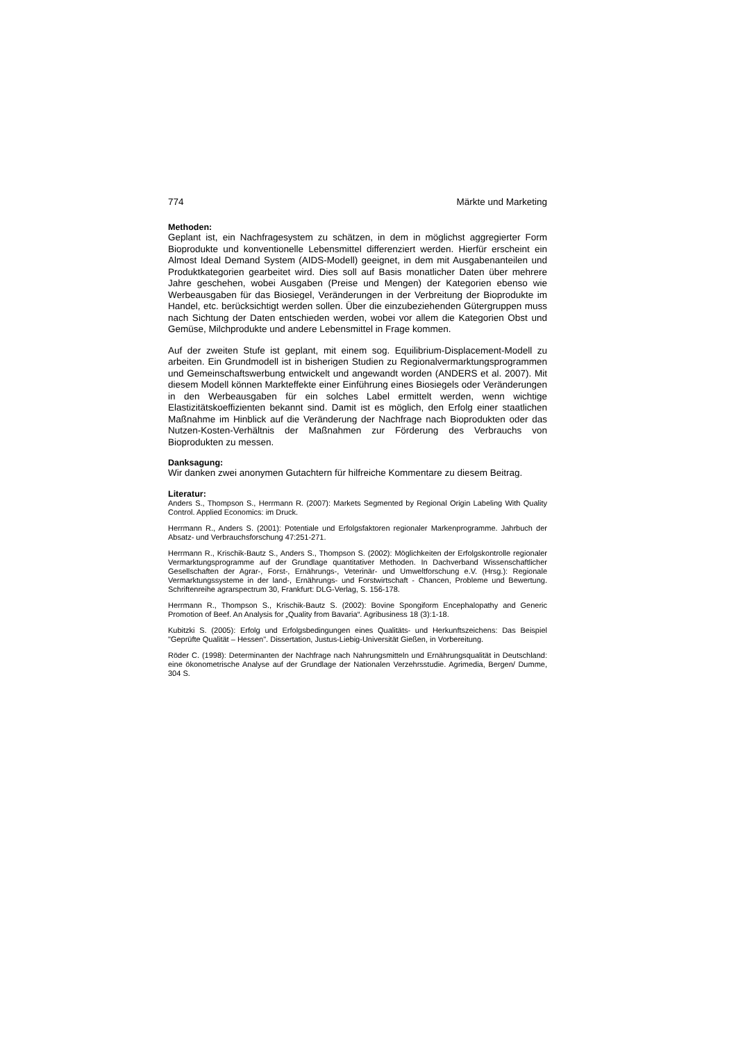774 Märkte und Marketing
Methoden:
Geplant ist, ein Nachfragesystem zu schätzen, in dem in möglichst aggregierter Form Bioprodukte und konventionelle Lebensmittel differenziert werden. Hierfür erscheint ein Almost Ideal Demand System (AIDS-Modell) geeignet, in dem mit Ausgabenanteilen und Produktkategorien gearbeitet wird. Dies soll auf Basis monatlicher Daten über mehrere Jahre geschehen, wobei Ausgaben (Preise und Mengen) der Kategorien ebenso wie Werbeausgaben für das Biosiegel, Veränderungen in der Verbreitung der Bioprodukte im Handel, etc. berücksichtigt werden sollen. Über die einzubeziehenden Gütergruppen muss nach Sichtung der Daten entschieden werden, wobei vor allem die Kategorien Obst und Gemüse, Milchprodukte und andere Lebensmittel in Frage kommen.
Auf der zweiten Stufe ist geplant, mit einem sog. Equilibrium-Displacement-Modell zu arbeiten. Ein Grundmodell ist in bisherigen Studien zu Regionalvermarktungsprogrammen und Gemeinschaftswerbung entwickelt und angewandt worden (ANDERS et al. 2007). Mit diesem Modell können Markteffekte einer Einführung eines Biosiegels oder Veränderungen in den Werbeausgaben für ein solches Label ermittelt werden, wenn wichtige Elastizitätskoeffizienten bekannt sind. Damit ist es möglich, den Erfolg einer staatlichen Maßnahme im Hinblick auf die Veränderung der Nachfrage nach Bioprodukten oder das Nutzen-Kosten-Verhältnis der Maßnahmen zur Förderung des Verbrauchs von Bioprodukten zu messen.
Danksagung:
Wir danken zwei anonymen Gutachtern für hilfreiche Kommentare zu diesem Beitrag.
Literatur:
Anders S., Thompson S., Herrmann R. (2007): Markets Segmented by Regional Origin Labeling With Quality Control. Applied Economics: im Druck.
Herrmann R., Anders S. (2001): Potentiale und Erfolgsfaktoren regionaler Markenprogramme. Jahrbuch der Absatz- und Verbrauchsforschung 47:251-271.
Herrmann R., Krischik-Bautz S., Anders S., Thompson S. (2002): Möglichkeiten der Erfolgskontrolle regionaler Vermarktungsprogramme auf der Grundlage quantitativer Methoden. In Dachverband Wissenschaftlicher Gesellschaften der Agrar-, Forst-, Ernährungs-, Veterinär- und Umweltforschung e.V. (Hrsg.): Regionale Vermarktungssysteme in der land-, Ernährungs- und Forstwirtschaft - Chancen, Probleme und Bewertung. Schriftenreihe agrarspectrum 30, Frankfurt: DLG-Verlag, S. 156-178.
Herrmann R., Thompson S., Krischik-Bautz S. (2002): Bovine Spongiform Encephalopathy and Generic Promotion of Beef. An Analysis for „Quality from Bavaria“. Agribusiness 18 (3):1-18.
Kubitzki S. (2005): Erfolg und Erfolgsbedingungen eines Qualitäts- und Herkunftszeichens: Das Beispiel "Geprüfte Qualität – Hessen". Dissertation, Justus-Liebig-Universität Gießen, in Vorbereitung.
Röder C. (1998): Determinanten der Nachfrage nach Nahrungsmitteln und Ernährungsqualität in Deutschland: eine ökonometrische Analyse auf der Grundlage der Nationalen Verzehrsstudie. Agrimedia, Bergen/ Dumme, 304 S.